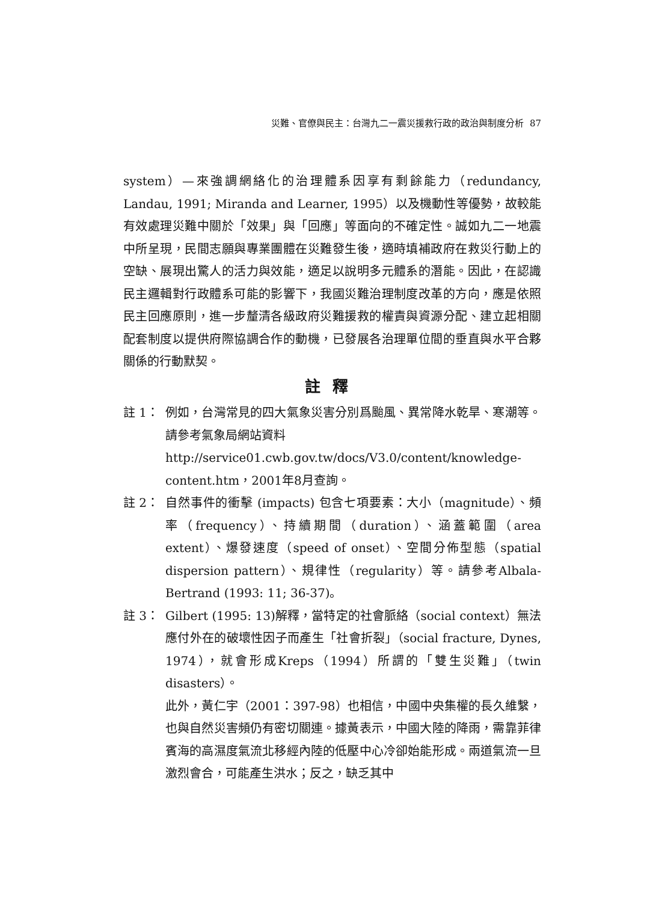災難、官僚與民主：台灣九二一震災援救行政的政治與制度分析 87
system）—來強調網絡化的治理體系因享有剩餘能力（redundancy, Landau, 1991; Miranda and Learner, 1995）以及機動性等優勢，故較能有效處理災難中關於「效果」與「回應」等面向的不確定性。誠如九二一地震中所呈現，民間志願與專業團體在災難發生後，適時填補政府在救災行動上的空缺、展現出驚人的活力與效能，適足以說明多元體系的潛能。因此，在認識民主邏輯對行政體系可能的影響下，我國災難治理制度改革的方向，應是依照民主回應原則，進一步釐清各級政府災難援救的權責與資源分配、建立起相關配套制度以提供府際協調合作的動機，已發展各治理單位間的垂直與水平合夥關係的行動默契。
註釋
註 1： 例如，台灣常見的四大氣象災害分別爲颱風、異常降水乾旱、寒潮等。請參考氣象局網站資料
http://service01.cwb.gov.tw/docs/V3.0/content/knowledge-content.htm，2001年8月查詢。
註 2： 自然事件的衝擊 (impacts) 包含七項要素：大小（magnitude）、頻率（frequency）、持續期間（duration）、涵蓋範圍（area extent）、爆發速度（speed of onset）、空間分佈型態（spatial dispersion pattern）、規律性（regularity）等。請參考Albala-Bertrand (1993: 11; 36-37)。
註 3： Gilbert (1995: 13)解釋，當特定的社會脈絡（social context）無法應付外在的破壞性因子而產生「社會折裂」（social fracture, Dynes, 1974），就會形成Kreps（1994）所謂的「雙生災難」（twin disasters）。
此外，黃仁宇（2001：397-98）也相信，中國中央集權的長久維繫，也與自然災害頻仍有密切關連。據黃表示，中國大陸的降雨，需靠菲律賓海的高濕度氣流北移經內陸的低壓中心冷卻始能形成。兩道氣流一旦激烈會合，可能產生洪水；反之，缺乏其中